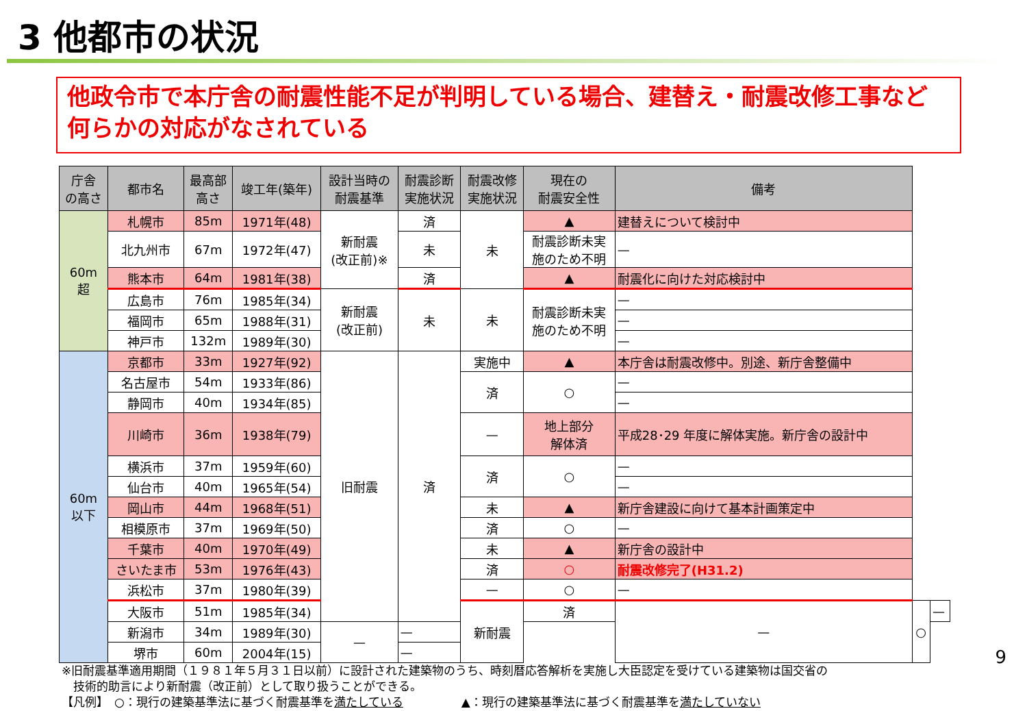3 他都市の状況
他政令市で本庁舎の耐震性能不足が判明している場合、建替え・耐震改修工事など何らかの対応がなされている
| 庁舎 の高さ | 都市名 | 最高部 高さ | 竣工年(築年) | 設計当時の 耐震基準 | 耐震診断 実施状況 | 耐震改修 実施状況 | 現在の 耐震安全性 | 備考 | | |
| --- | --- | --- | --- | --- | --- | --- | --- | --- | --- | --- |
| 60m 超 | 札幌市 | 85m | 1971年(48) | 新耐震 (改正前)※ | 済 | 未 | ▲ | 建替えについて検討中 | | |
| | 北九州市 | 67m | 1972年(47) | | 未 | | 耐震診断未実 施のため不明 | — | | |
| | 熊本市 | 64m | 1981年(38) | | 済 | | ▲ | 耐震化に向けた対応検討中 | | |
| | 広島市 | 76m | 1985年(34) | 新耐震 (改正前) | 未 | 未 | 耐震診断未実 施のため不明 | — | | |
| | 福岡市 | 65m | 1988年(31) | | | | | — | | |
| | 神戸市 | 132m | 1989年(30) | | | | | — | | |
| 60m 以下 | 京都市 | 33m | 1927年(92) | 旧耐震 | 済 | 実施中 | ▲ | 本庁舎は耐震改修中。別途、新庁舎整備中 | | |
| | 名古屋市 | 54m | 1933年(86) | | | 済 | ○ | — | | |
| | 静岡市 | 40m | 1934年(85) | | | | | — | | |
| | 川崎市 | 36m | 1938年(79) | | | — | 地上部分 解体済 | 平成28･29 年度に解体実施。新庁舎の設計中 | | |
| | 横浜市 | 37m | 1959年(60) | | | 済 | ○ | — | | |
| | 仙台市 | 40m | 1965年(54) | | | | | — | | |
| | 岡山市 | 44m | 1968年(51) | | | 未 | ▲ | 新庁舎建設に向けて基本計画策定中 | | |
| | 相模原市 | 37m | 1969年(50) | | | 済 | ○ | — | | |
| | 千葉市 | 40m | 1970年(49) | | | 未 | ▲ | 新庁舎の設計中 | | |
| | さいたま市 | 53m | 1976年(43) | | | 済 | ○ | 耐震改修完了(H31.2) | | |
| | 浜松市 | 37m | 1980年(39) | | | — | ○ | — | | |
| | 大阪市 | 51m | 1985年(34) | | | 新耐震 | 済 | — | ○ | — |
| | 新潟市 | 34m | 1989年(30) | — | — | | | | | |
| | 堺市 | 60m | 2004年(15) | | — | | | | | |
※旧耐震基準適用期間（１９８１年５月３１日以前）に設計された建築物のうち、時刻暦応答解析を実施し大臣認定を受けている建築物は国交省の
　技術的助言により新耐震（改正前）として取り扱うことができる。
【凡例】　○：現行の建築基準法に基づく耐震基準を満たしている　　　　　▲：現行の建築基準法に基づく耐震基準を満たしていない
9